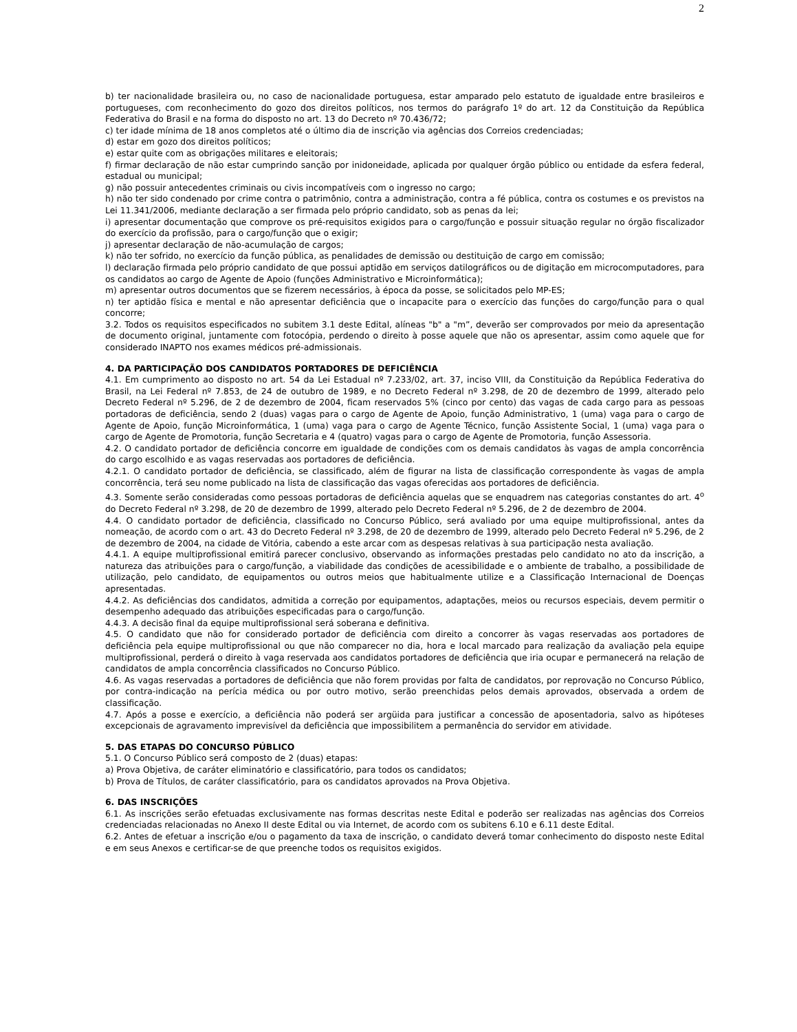2
b) ter nacionalidade brasileira ou, no caso de nacionalidade portuguesa, estar amparado pelo estatuto de igualdade entre brasileiros e portugueses, com reconhecimento do gozo dos direitos políticos, nos termos do parágrafo 1º do art. 12 da Constituição da República Federativa do Brasil e na forma do disposto no art. 13 do Decreto nº 70.436/72;
c) ter idade mínima de 18 anos completos até o último dia de inscrição via agências dos Correios credenciadas;
d) estar em gozo dos direitos políticos;
e) estar quite com as obrigações militares e eleitorais;
f) firmar declaração de não estar cumprindo sanção por inidoneidade, aplicada por qualquer órgão público ou entidade da esfera federal, estadual ou municipal;
g) não possuir antecedentes criminais ou civis incompatíveis com o ingresso no cargo;
h) não ter sido condenado por crime contra o patrimônio, contra a administração, contra a fé pública, contra os costumes e os previstos na Lei 11.341/2006, mediante declaração a ser firmada pelo próprio candidato, sob as penas da lei;
i) apresentar documentação que comprove os pré-requisitos exigidos para o cargo/função e possuir situação regular no órgão fiscalizador do exercício da profissão, para o cargo/função que o exigir;
j) apresentar declaração de não-acumulação de cargos;
k) não ter sofrido, no exercício da função pública, as penalidades de demissão ou destituição de cargo em comissão;
l) declaração firmada pelo próprio candidato de que possui aptidão em serviços datilográficos ou de digitação em microcomputadores, para os candidatos ao cargo de Agente de Apoio (funções Administrativo e Microinformática);
m) apresentar outros documentos que se fizerem necessários, à época da posse, se solicitados pelo MP-ES;
n) ter aptidão física e mental e não apresentar deficiência que o incapacite para o exercício das funções do cargo/função para o qual concorre;
3.2. Todos os requisitos especificados no subitem 3.1 deste Edital, alíneas "b" a "m”, deverão ser comprovados por meio da apresentação de documento original, juntamente com fotocópia, perdendo o direito à posse aquele que não os apresentar, assim como aquele que for considerado INAPTO nos exames médicos pré-admissionais.
4. DA PARTICIPAÇÃO DOS CANDIDATOS PORTADORES DE DEFICIÊNCIA
4.1. Em cumprimento ao disposto no art. 54 da Lei Estadual nº 7.233/02, art. 37, inciso VIII, da Constituição da República Federativa do Brasil, na Lei Federal nº 7.853, de 24 de outubro de 1989, e no Decreto Federal nº 3.298, de 20 de dezembro de 1999, alterado pelo Decreto Federal nº 5.296, de 2 de dezembro de 2004, ficam reservados 5% (cinco por cento) das vagas de cada cargo para as pessoas portadoras de deficiência, sendo 2 (duas) vagas para o cargo de Agente de Apoio, função Administrativo, 1 (uma) vaga para o cargo de Agente de Apoio, função Microinformática, 1 (uma) vaga para o cargo de Agente Técnico, função Assistente Social, 1 (uma) vaga para o cargo de Agente de Promotoria, função Secretaria e 4 (quatro) vagas para o cargo de Agente de Promotoria, função Assessoria.
4.2. O candidato portador de deficiência concorre em igualdade de condições com os demais candidatos às vagas de ampla concorrência do cargo escolhido e as vagas reservadas aos portadores de deficiência.
4.2.1. O candidato portador de deficiência, se classificado, além de figurar na lista de classificação correspondente às vagas de ampla concorrência, terá seu nome publicado na lista de classificação das vagas oferecidas aos portadores de deficiência.
4.3. Somente serão consideradas como pessoas portadoras de deficiência aquelas que se enquadrem nas categorias constantes do art. 4<sup>o</sup> do Decreto Federal nº 3.298, de 20 de dezembro de 1999, alterado pelo Decreto Federal nº 5.296, de 2 de dezembro de 2004.
4.4. O candidato portador de deficiência, classificado no Concurso Público, será avaliado por uma equipe multiprofissional, antes da nomeação, de acordo com o art. 43 do Decreto Federal nº 3.298, de 20 de dezembro de 1999, alterado pelo Decreto Federal nº 5.296, de 2 de dezembro de 2004, na cidade de Vitória, cabendo a este arcar com as despesas relativas à sua participação nesta avaliação.
4.4.1. A equipe multiprofissional emitirá parecer conclusivo, observando as informações prestadas pelo candidato no ato da inscrição, a natureza das atribuições para o cargo/função, a viabilidade das condições de acessibilidade e o ambiente de trabalho, a possibilidade de utilização, pelo candidato, de equipamentos ou outros meios que habitualmente utilize e a Classificação Internacional de Doenças apresentadas.
4.4.2. As deficiências dos candidatos, admitida a correção por equipamentos, adaptações, meios ou recursos especiais, devem permitir o desempenho adequado das atribuições especificadas para o cargo/função.
4.4.3. A decisão final da equipe multiprofissional será soberana e definitiva.
4.5. O candidato que não for considerado portador de deficiência com direito a concorrer às vagas reservadas aos portadores de deficiência pela equipe multiprofissional ou que não comparecer no dia, hora e local marcado para realização da avaliação pela equipe multiprofissional, perderá o direito à vaga reservada aos candidatos portadores de deficiência que iria ocupar e permanecerá na relação de candidatos de ampla concorrência classificados no Concurso Público.
4.6. As vagas reservadas a portadores de deficiência que não forem providas por falta de candidatos, por reprovação no Concurso Público, por contra-indicação na perícia médica ou por outro motivo, serão preenchidas pelos demais aprovados, observada a ordem de classificação.
4.7. Após a posse e exercício, a deficiência não poderá ser argüida para justificar a concessão de aposentadoria, salvo as hipóteses excepcionais de agravamento imprevisível da deficiência que impossibilitem a permanência do servidor em atividade.
5. DAS ETAPAS DO CONCURSO PÚBLICO
5.1. O Concurso Público será composto de 2 (duas) etapas:
a) Prova Objetiva, de caráter eliminatório e classificatório, para todos os candidatos;
b) Prova de Títulos, de caráter classificatório, para os candidatos aprovados na Prova Objetiva.
6. DAS INSCRIÇÕES
6.1. As inscrições serão efetuadas exclusivamente nas formas descritas neste Edital e poderão ser realizadas nas agências dos Correios credenciadas relacionadas no Anexo II deste Edital ou via Internet, de acordo com os subitens 6.10 e 6.11 deste Edital.
6.2. Antes de efetuar a inscrição e/ou o pagamento da taxa de inscrição, o candidato deverá tomar conhecimento do disposto neste Edital e em seus Anexos e certificar-se de que preenche todos os requisitos exigidos.